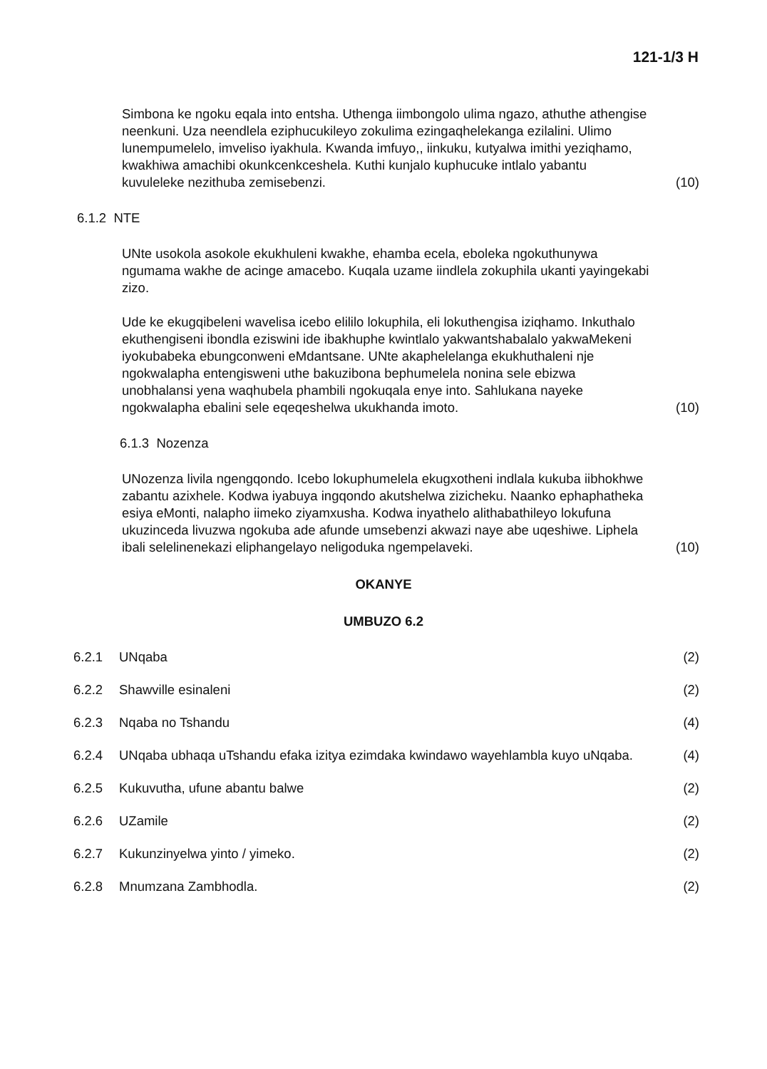121-1/3 H
Simbona ke ngoku eqala into entsha. Uthenga iimbongolo ulima ngazo, athuthe athengise neenkuni. Uza neendlela eziphucukileyo zokulima ezingaqhelekanga ezilalini. Ulimo lunempumelelo, imveliso iyakhula. Kwanda imfuyo,, iinkuku, kutyalwa imithi yeziqhamo, kwakhiwa amachibi okunkcenkceshela. Kuthi kunjalo kuphucuke intlalo yabantu kuvuleleke nezithuba zemisebenzi.
(10)
6.1.2 NTE
UNte usokola asokole ekukhuleni kwakhe, ehamba ecela, eboleka ngokuthunywa ngumama wakhe de acinge amacebo. Kuqala uzame iindlela zokuphila ukanti yayingekabi zizo.
Ude ke ekugqibeleni wavelisa icebo elililo lokuphila, eli lokuthengisa iziqhamo. Inkuthalo ekuthengiseni ibondla eziswini ide ibakhuphe kwintlalo yakwantshabalalo yakwaMekeni iyokubabeka ebungconweni eMdantsane. UNte akaphelelanga ekukhuthaleni nje ngokwalapha entengisweni uthe bakuzibona bephumelela nonina sele ebizwa unobhalansi yena waqhubela phambili ngokuqala enye into. Sahlukana nayeke ngokwalapha ebalini sele eqeqeshelwa ukukhanda imoto.
(10)
6.1.3 Nozenza
UNozenza livila ngengqondo. Icebo lokuphumelela ekugxotheni indlala kukuba iibhokhwe zabantu azixhele. Kodwa iyabuya ingqondo akutshelwa zizicheku. Naanko ephaphatheka esiya eMonti, nalapho iimeko ziyamxusha. Kodwa inyathelo alithabathileyo lokufuna ukuzinceda livuzwa ngokuba ade afunde umsebenzi akwazi naye abe uqeshiwe. Liphela ibali selelinenekazi eliphangelayo neligoduka ngempelaveki.
(10)
OKANYE
UMBUZO 6.2
6.2.1
UNqaba
(2)
6.2.2
Shawville esinaleni
(2)
6.2.3
Nqaba no Tshandu
(4)
6.2.4
UNqaba ubhaqa uTshandu efaka izitya ezimdaka kwindawo wayehlambla kuyo uNqaba.
(4)
6.2.5
Kukuvutha, ufune abantu balwe
(2)
6.2.6
UZamile
(2)
6.2.7
Kukunzinyelwa yinto / yimeko.
(2)
6.2.8
Mnumzana Zambhodla.
(2)